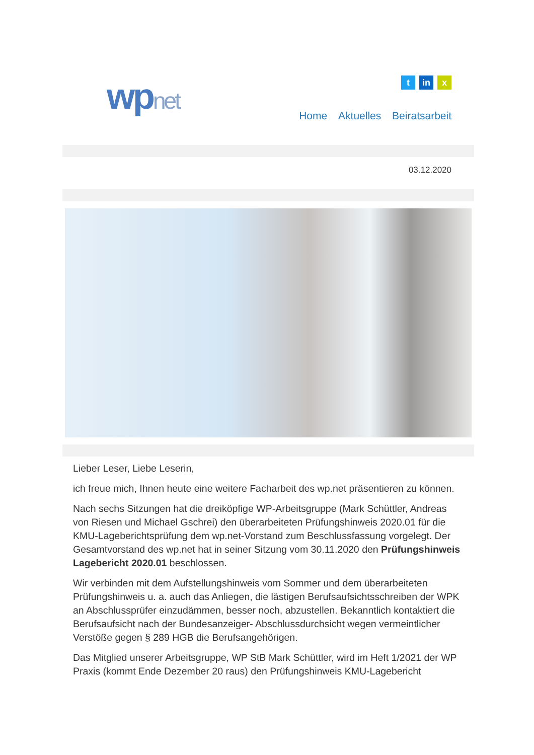wpnet
tin x
Home Aktuelles Beiratsarbeit
03.12.2020
Lieber Leser, Liebe Leserin,
ich freue mich, Ihnen heute eine weitere Facharbeit des wp.net präsentieren zu können.
Nach sechs Sitzungen hat die dreiköpfige WP-Arbeitsgruppe (Mark Schüttler, Andreas von Riesen und Michael Gschrei) den überarbeiteten Prüfungshinweis 2020.01 für die KMU-Lageberichtsprüfung dem wp.net-Vorstand zum Beschlussfassung vorgelegt. Der Gesamtvorstand des wp.net hat in seiner Sitzung vom 30.11.2020 den Prüfungshinweis Lagebericht 2020.01 beschlossen.
Wir verbinden mit dem Aufstellungshinweis vom Sommer und dem überarbeiteten Prüfungshinweis u. a. auch das Anliegen, die lästigen Berufsaufsichtsschreiben der WPK an Abschlussprüfer einzudämmen, besser noch, abzustellen. Bekanntlich kontaktiert die Berufsaufsicht nach der Bundesanzeiger- Abschlussdurchsicht wegen vermeintlicher Verstöße gegen § 289 HGB die Berufsangehörigen.
Das Mitglied unserer Arbeitsgruppe, WP StB Mark Schüttler, wird im Heft 1/2021 der WP Praxis (kommt Ende Dezember 20 raus) den Prüfungshinweis KMU-Lagebericht